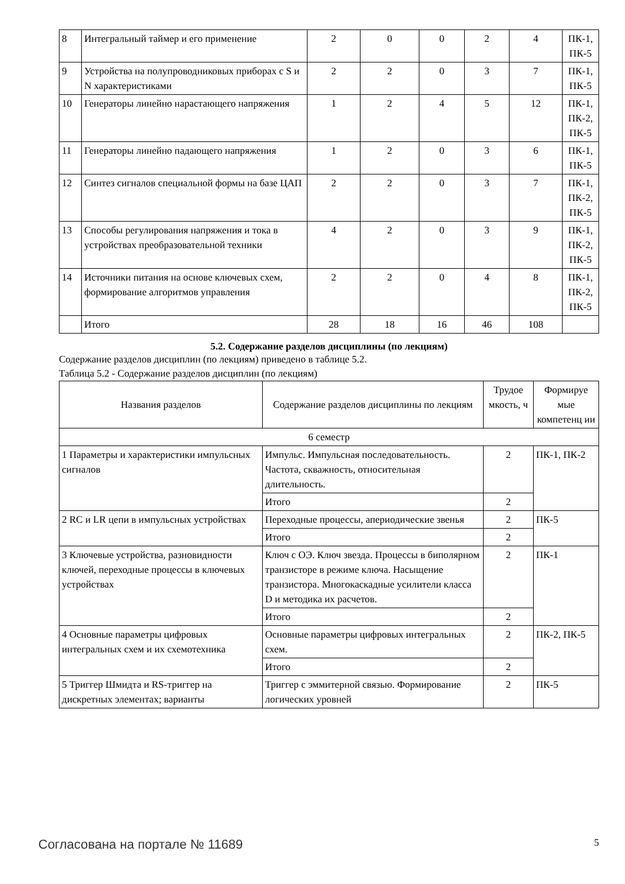| 8 | Интегральный таймер и его применение | 2 | 0 | 0 | 2 | 4 | ПК-1, ПК-5 |
| 9 | Устройства на полупроводниковых приборах с S и N характеристиками | 2 | 2 | 0 | 3 | 7 | ПК-1, ПК-5 |
| 10 | Генераторы линейно нарастающего напряжения | 1 | 2 | 4 | 5 | 12 | ПК-1, ПК-2, ПК-5 |
| 11 | Генераторы линейно падающего напряжения | 1 | 2 | 0 | 3 | 6 | ПК-1, ПК-5 |
| 12 | Синтез сигналов специальной формы на базе ЦАП | 2 | 2 | 0 | 3 | 7 | ПК-1, ПК-2, ПК-5 |
| 13 | Способы регулирования напряжения и тока в устройствах преобразовательной техники | 4 | 2 | 0 | 3 | 9 | ПК-1, ПК-2, ПК-5 |
| 14 | Источники питания на основе ключевых схем, формирование алгоритмов управления | 2 | 2 | 0 | 4 | 8 | ПК-1, ПК-2, ПК-5 |
| | Итого | 28 | 18 | 16 | 46 | 108 | |
5.2. Содержание разделов дисциплины (по лекциям)
Содержание разделов дисциплин (по лекциям) приведено в таблице 5.2.
Таблица 5.2 - Содержание разделов дисциплин (по лекциям)
| Названия разделов | Содержание разделов дисциплины по лекциям | Трудое мкость, ч | Формируе мые компетенц ии |
| --- | --- | --- | --- |
| 6 семестр | | | |
| 1 Параметры и характеристики импульсных сигналов | Импульс. Импульсная последовательность. Частота, скважность, относительная длительность. | 2 | ПК-1, ПК-2 |
| | Итого | 2 | |
| 2 RC и LR цепи в импульсных устройствах | Переходные процессы, апериодические звенья | 2 | ПК-5 |
| | Итого | 2 | |
| 3 Ключевые устройства, разновидности ключей, переходные процессы в ключевых устройствах | Ключ с ОЭ. Ключ звезда. Процессы в биполярном транзисторе в режиме ключа. Насыщение транзистора. Многокаскадные усилители класса D и методика их расчетов. | 2 | ПК-1 |
| | Итого | 2 | |
| 4 Основные параметры цифровых интегральных схем и их схемотехника | Основные параметры цифровых интегральных схем. | 2 | ПК-2, ПК-5 |
| | Итого | 2 | |
| 5 Триггер Шмидта и RS-триггер на дискретных элементах; варианты | Триггер с эммитерной связью. Формирование логических уровней | 2 | ПК-5 |
Согласована на портале № 11689 5